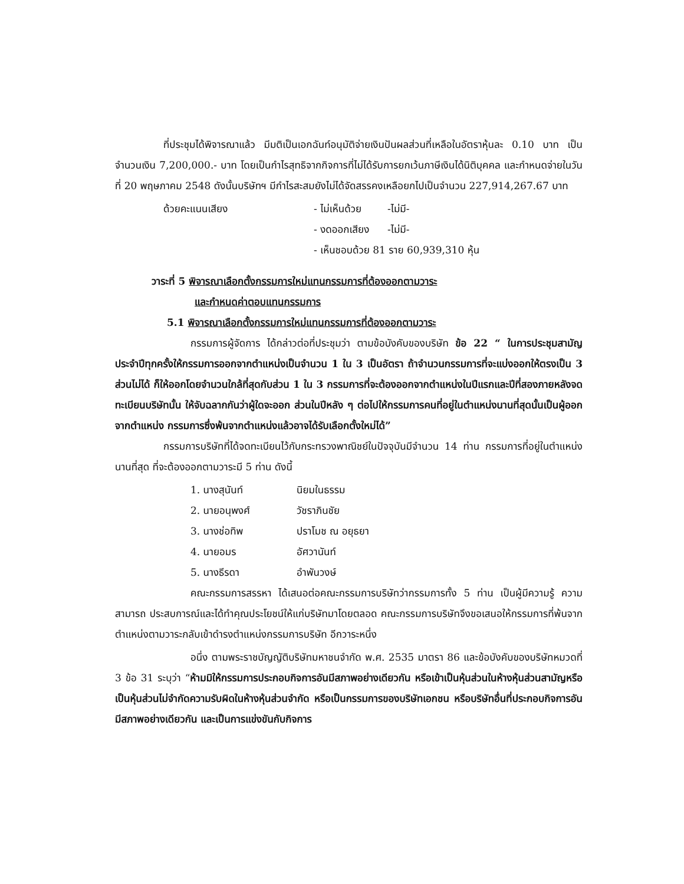ที่ประชุมได้พิจารณาแล้ว มีมติเป็นเอกฉันท์อนุมัติจ่ายเงินปันผลส่วนที่เหลือในอัตราหุ้นละ 0.10 บาท เป็นจำนวนเงิน 7,200,000.- บาท โดยเป็นกำไรสุทธิจากกิจการที่ไม่ได้รับการยกเว้นภาษีเงินได้นิติบุคคล และกำหนดจ่ายในวันที่ 20 พฤษภาคม 2548 ดังนั้นบริษัทฯ มีกำไรสะสมยังไม่ได้จัดสรรคงเหลือยกไปเป็นจำนวน 227,914,267.67 บาท
ด้วยคะแนนเสียง
- ไม่เห็นด้วย
-ไม่มี-
- งดออกเสียง
-ไม่มี-
- เห็นชอบด้วย 81 ราย 60,939,310 หุ้น
วาระที่ 5 พิจารณาเลือกตั้งกรรมการใหม่แทนกรรมการที่ต้องออกตามวาระ
และกำหนดค่าตอบแทนกรรมการ
5.1 พิจารณาเลือกตั้งกรรมการใหม่แทนกรรมการที่ต้องออกตามวาระ
กรรมการผู้จัดการ ได้กล่าวต่อที่ประชุมว่า ตามข้อบังคับของบริษัท ข้อ 22 “ ในการประชุมสามัญประจำปีทุกครั้งให้กรรมการออกจากตำแหน่งเป็นจำนวน 1 ใน 3 เป็นอัตรา ถ้าจำนวนกรรมการที่จะแบ่งออกให้ตรงเป็น 3 ส่วนไม่ได้ ก็ให้ออกโดยจำนวนใกล้ที่สุดกับส่วน 1 ใน 3 กรรมการที่จะต้องออกจากตำแหน่งในปีแรกและปีที่สองภายหลังจดทะเบียนบริษัทนั้น ให้จับฉลากกันว่าผู้ใดจะออก ส่วนในปีหลัง ๆ ต่อไปให้กรรมการคนที่อยู่ในตำแหน่งนานที่สุดนั้นเป็นผู้ออกจากตำแหน่ง กรรมการซึ่งพ้นจากตำแหน่งแล้วอาจได้รับเลือกตั้งใหม่ได้”
กรรมการบริษัทที่ได้จดทะเบียนไว้กับกระทรวงพาณิชย์ในปัจจุบันมีจำนวน 14 ท่าน กรรมการที่อยู่ในตำแหน่งนานที่สุด ที่จะต้องออกตามวาระมี 5 ท่าน ดังนี้
1. นางสุนันท์
นิยมในธรรม
2. นายอนุพงศ์
วัชราภินชัย
3. นางช่อทิพ
ปราโมช ณ อยุธยา
4. นายอมร
อัศวานันท์
5. นางธีรดา
อำพันวงษ์
คณะกรรมการสรรหา ได้เสนอต่อคณะกรรมการบริษัทว่ากรรมการทั้ง 5 ท่าน เป็นผู้มีความรู้ ความสามารถ ประสบการณ์และได้ทำคุณประโยชน์ให้แก่บริษัทมาโดยตลอด คณะกรรมการบริษัทจึงขอเสนอให้กรรมการที่พ้นจากตำแหน่งตามวาระกลับเข้าดำรงตำแหน่งกรรมการบริษัท อีกวาระหนึ่ง
อนึ่ง ตามพระราชบัญญัติบริษัทมหาชนจำกัด พ.ศ. 2535 มาตรา 86 และข้อบังคับของบริษัทหมวดที่ 3 ข้อ 31 ระบุว่า “ห้ามมิให้กรรมการประกอบกิจการอันมีสภาพอย่างเดียวกัน หรือเข้าเป็นหุ้นส่วนในห้างหุ้นส่วนสามัญหรือเป็นหุ้นส่วนไม่จำกัดความรับผิดในห้างหุ้นส่วนจำกัด หรือเป็นกรรมการของบริษัทเอกชน หรือบริษัทอื่นที่ประกอบกิจการอันมีสภาพอย่างเดียวกัน และเป็นการแข่งขันกับกิจการ